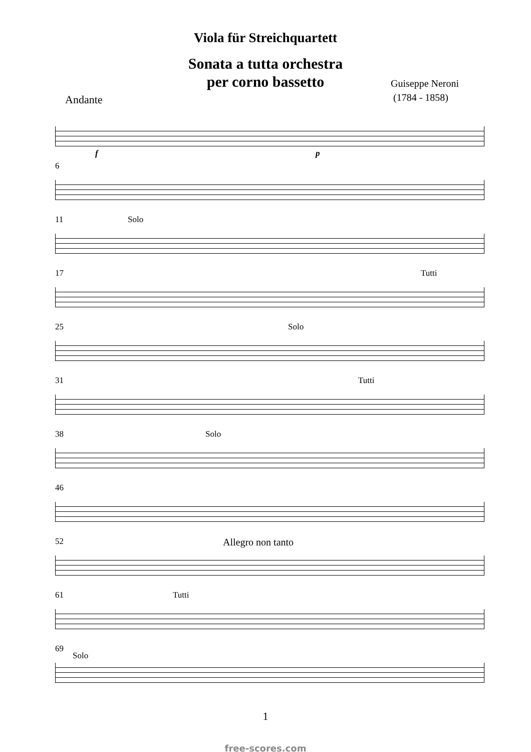Viola für Streichquartett
Sonata a tutta orchestra
per corno bassetto
Guiseppe Neroni
(1784 - 1858)
Andante
f p
6
11 Solo
17 Tutti
25 Solo
31 Tutti
38 Solo
46
52 Allegro non tanto
61 Tutti
69
Solo
1
free-scores.com